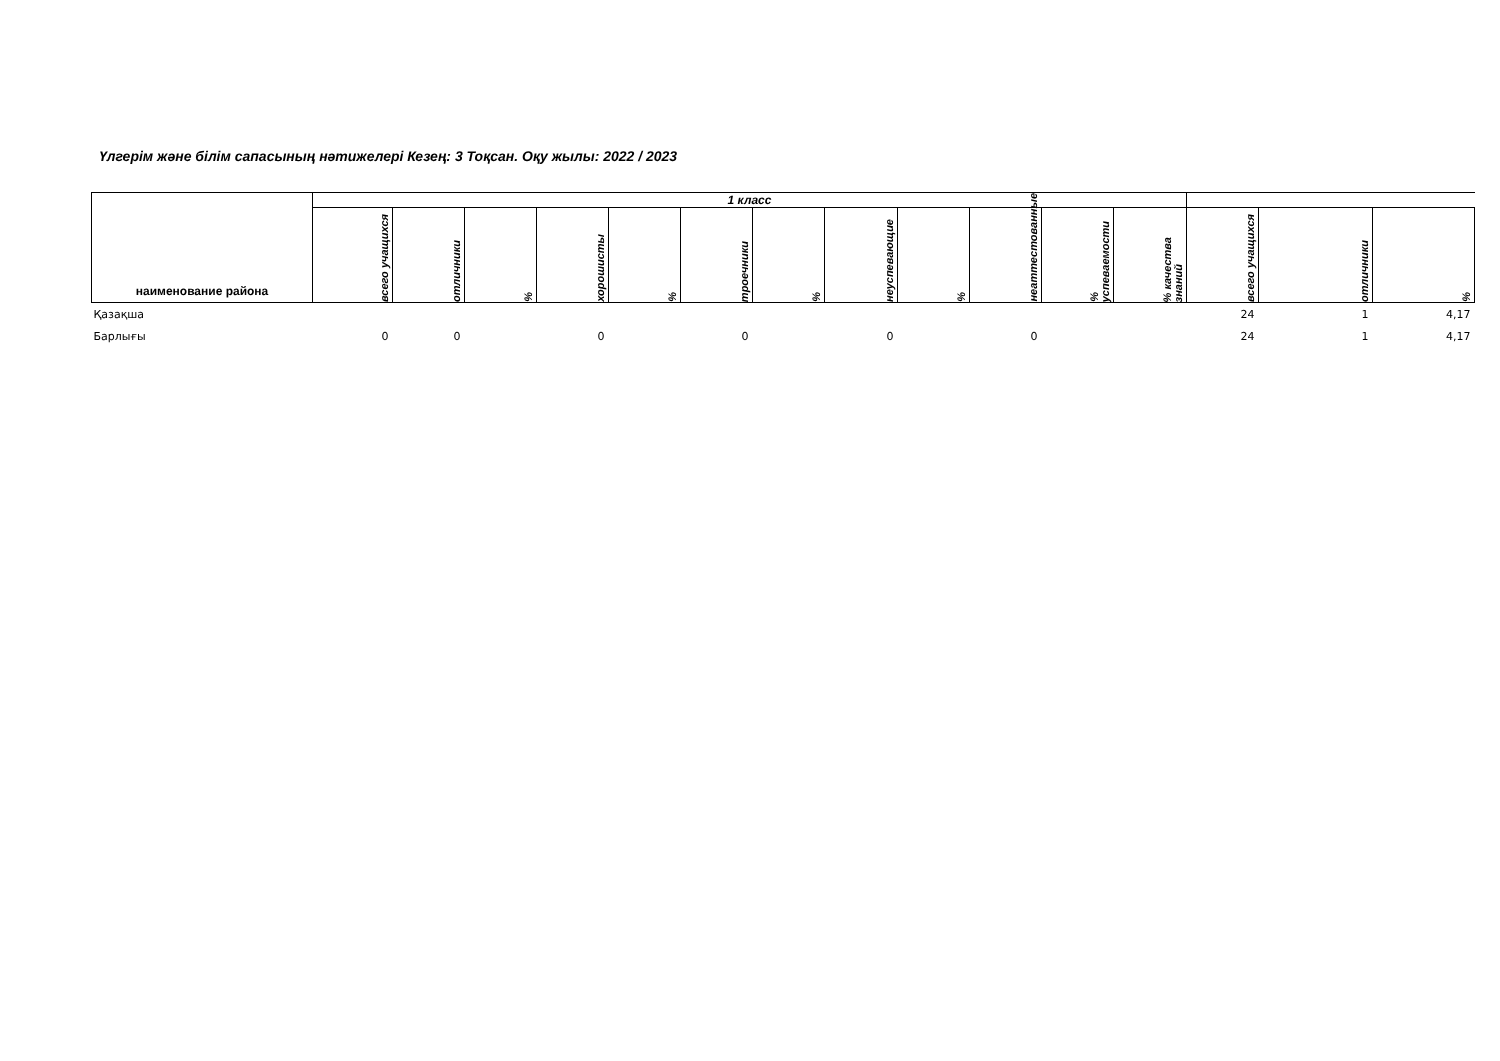Үлгерім және білім сапасының нәтижелері Кезең: 3 Тоқсан. Оқу жылы: 2022 / 2023
| наименование района | 1 класс | | | | | | | | | | | | | | |
| --- | --- | --- | --- | --- | --- | --- | --- | --- | --- | --- | --- | --- | --- | --- | --- |
| | всего учащихся | отличники | % | хорошисты | % | троечники | % | неуспевающие | % | неаттестованные | % успеваемости | % качества знаний | всего учащихся | отличники | % |
| Қазақша | | | | | | | | | | | | | 24 | 1 | 4,17 |
| Барлығы | 0 | 0 | | 0 | | 0 | | 0 | | 0 | | | 24 | 1 | 4,17 |